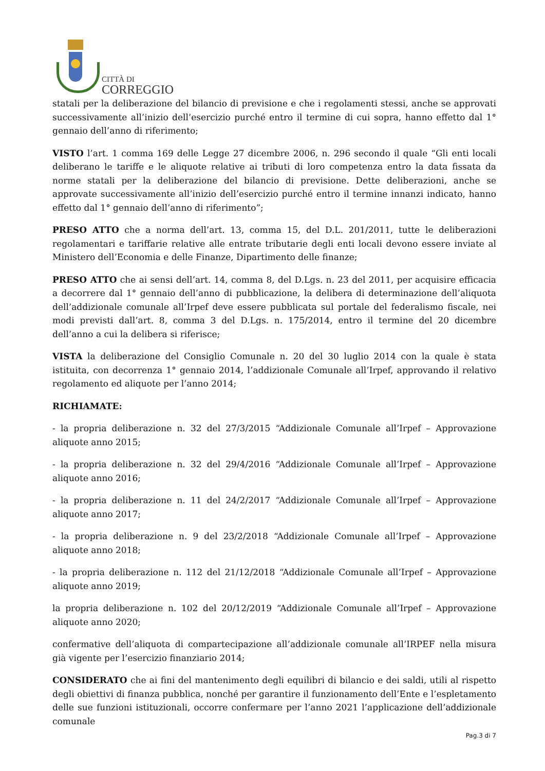CITTÀ DI
CORREGGIO
statali per la deliberazione del bilancio di previsione e che i regolamenti stessi, anche se approvati successivamente all’inizio dell’esercizio purché entro il termine di cui sopra, hanno effetto dal 1° gennaio dell’anno di riferimento;
VISTO l’art. 1 comma 169 delle Legge 27 dicembre 2006, n. 296 secondo il quale “Gli enti locali deliberano le tariffe e le aliquote relative ai tributi di loro competenza entro la data fissata da norme statali per la deliberazione del bilancio di previsione. Dette deliberazioni, anche se approvate successivamente all’inizio dell’esercizio purché entro il termine innanzi indicato, hanno effetto dal 1° gennaio dell’anno di riferimento”;
PRESO ATTO che a norma dell’art. 13, comma 15, del D.L. 201/2011, tutte le deliberazioni regolamentari e tariffarie relative alle entrate tributarie degli enti locali devono essere inviate al Ministero dell’Economia e delle Finanze, Dipartimento delle finanze;
PRESO ATTO che ai sensi dell’art. 14, comma 8, del D.Lgs. n. 23 del 2011, per acquisire efficacia a decorrere dal 1° gennaio dell’anno di pubblicazione, la delibera di determinazione dell’aliquota dell’addizionale comunale all’Irpef deve essere pubblicata sul portale del federalismo fiscale, nei modi previsti dall’art. 8, comma 3 del D.Lgs. n. 175/2014, entro il termine del 20 dicembre dell’anno a cui la delibera si riferisce;
VISTA la deliberazione del Consiglio Comunale n. 20 del 30 luglio 2014 con la quale è stata istituita, con decorrenza 1° gennaio 2014, l’addizionale Comunale all’Irpef, approvando il relativo regolamento ed aliquote per l’anno 2014;
RICHIAMATE:
- la propria deliberazione n. 32 del 27/3/2015 “Addizionale Comunale all’Irpef – Approvazione aliquote anno 2015;
- la propria deliberazione n. 32 del 29/4/2016 “Addizionale Comunale all’Irpef – Approvazione aliquote anno 2016;
- la propria deliberazione n. 11 del 24/2/2017 “Addizionale Comunale all’Irpef – Approvazione aliquote anno 2017;
- la propria deliberazione n. 9 del 23/2/2018 “Addizionale Comunale all’Irpef – Approvazione aliquote anno 2018;
- la propria deliberazione n. 112 del 21/12/2018 “Addizionale Comunale all’Irpef – Approvazione aliquote anno 2019;
la propria deliberazione n. 102 del 20/12/2019 “Addizionale Comunale all’Irpef – Approvazione aliquote anno 2020;
confermative dell’aliquota di compartecipazione all’addizionale comunale all’IRPEF nella misura già vigente per l’esercizio finanziario 2014;
CONSIDERATO che ai fini del mantenimento degli equilibri di bilancio e dei saldi, utili al rispetto degli obiettivi di finanza pubblica, nonché per garantire il funzionamento dell’Ente e l’espletamento delle sue funzioni istituzionali, occorre confermare per l’anno 2021 l’applicazione dell’addizionale comunale
Pag.3 di 7